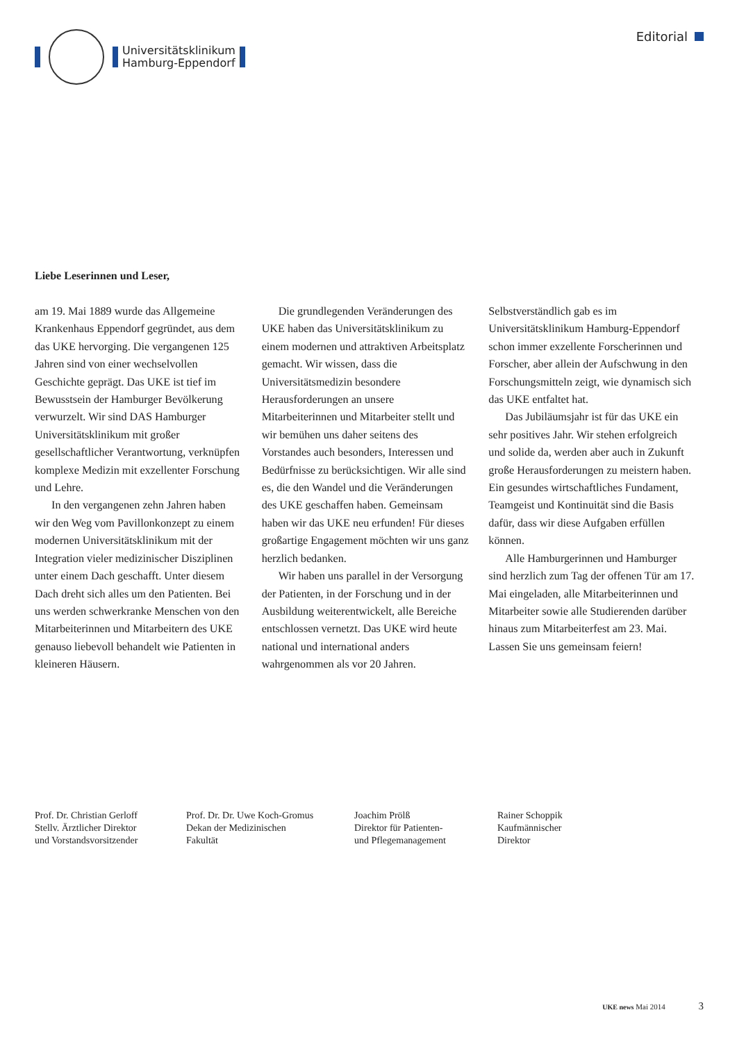Universitätsklinikum
Hamburg-Eppendorf
Editorial
Liebe Leserinnen und Leser,
am 19. Mai 1889 wurde das Allgemeine Krankenhaus Eppendorf gegründet, aus dem das UKE hervorging. Die vergangenen 125 Jahren sind von einer wechselvollen Geschichte geprägt. Das UKE ist tief im Bewusstsein der Hamburger Bevölkerung verwurzelt. Wir sind DAS Hamburger Universitätsklinikum mit großer gesellschaftlicher Verantwortung, verknüpfen komplexe Medizin mit exzellenter Forschung und Lehre.
In den vergangenen zehn Jahren haben wir den Weg vom Pavillonkonzept zu einem modernen Universitätsklinikum mit der Integration vieler medizinischer Disziplinen unter einem Dach geschafft. Unter diesem Dach dreht sich alles um den Patienten. Bei uns werden schwerkranke Menschen von den Mitarbeiterinnen und Mitarbeitern des UKE genauso liebevoll behandelt wie Patienten in kleineren Häusern.
Die grundlegenden Veränderungen des UKE haben das Universitätsklinikum zu einem modernen und attraktiven Arbeitsplatz gemacht. Wir wissen, dass die Universitätsmedizin besondere Herausforderungen an unsere Mitarbeiterinnen und Mitarbeiter stellt und wir bemühen uns daher seitens des Vorstandes auch besonders, Interessen und Bedürfnisse zu berücksichtigen. Wir alle sind es, die den Wandel und die Veränderungen des UKE geschaffen haben. Gemeinsam haben wir das UKE neu erfunden! Für dieses großartige Engagement möchten wir uns ganz herzlich bedanken.
Wir haben uns parallel in der Versorgung der Patienten, in der Forschung und in der Ausbildung weiterentwickelt, alle Bereiche entschlossen vernetzt. Das UKE wird heute national und international anders wahrgenommen als vor 20 Jahren. Selbstverständlich gab es im Universitätsklinikum Hamburg-Eppendorf schon immer exzellente Forscherinnen und Forscher, aber allein der Aufschwung in den Forschungsmitteln zeigt, wie dynamisch sich das UKE entfaltet hat.
Das Jubiläumsjahr ist für das UKE ein sehr positives Jahr. Wir stehen erfolgreich und solide da, werden aber auch in Zukunft große Herausforderungen zu meistern haben. Ein gesundes wirtschaftliches Fundament, Teamgeist und Kontinuität sind die Basis dafür, dass wir diese Aufgaben erfüllen können.
Alle Hamburgerinnen und Hamburger sind herzlich zum Tag der offenen Tür am 17. Mai eingeladen, alle Mitarbeiterinnen und Mitarbeiter sowie alle Studierenden darüber hinaus zum Mitarbeiterfest am 23. Mai. Lassen Sie uns gemeinsam feiern!
Prof. Dr. Christian Gerloff
Stellv. Ärztlicher Direktor
und Vorstandsvorsitzender
Prof. Dr. Dr. Uwe Koch-Gromus
Dekan der Medizinischen
Fakultät
Joachim Prölß
Direktor für Patienten-
und Pflegemanagement
Rainer Schoppik
Kaufmännischer
Direktor
UKE news Mai 2014 3